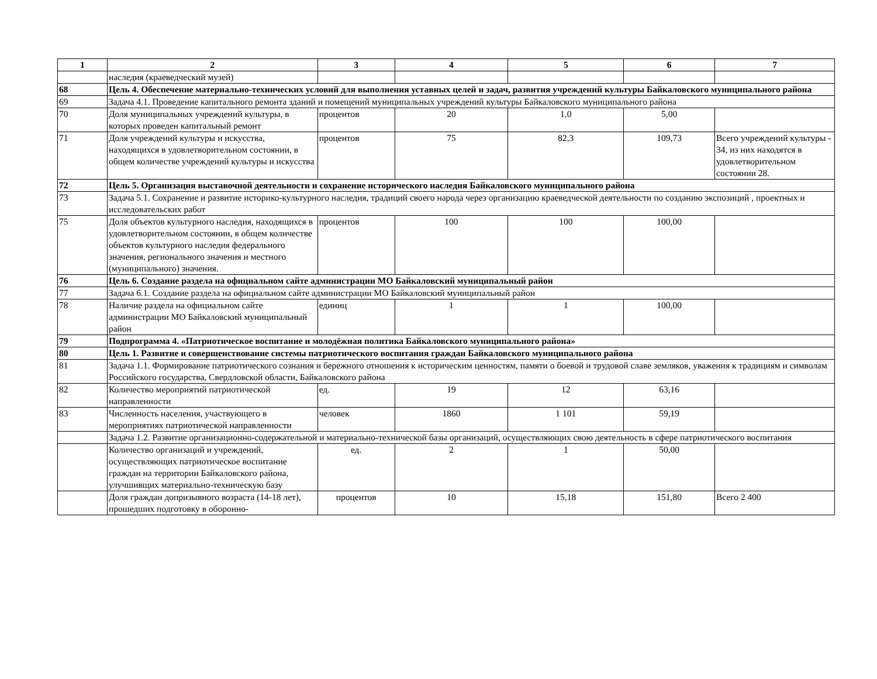| 1 | 2 | 3 | 4 | 5 | 6 | 7 |
| --- | --- | --- | --- | --- | --- | --- |
| | наследия (краеведческий музей) | | | | | |
| 68 | Цель 4. Обеспечение материально-технических условий для выполнения уставных целей и задач, развития учреждений культуры Байкаловского муниципального района | | | | | |
| 69 | Задача 4.1. Проведение капитального ремонта зданий и помещений муниципальных учреждений культуры Байкаловского муниципального района | | | | | |
| 70 | Доля муниципальных учреждений культуры, в которых проведен капитальный ремонт | процентов | 20 | 1,0 | 5,00 | |
| 71 | Доля учреждений культуры и искусства, находящихся в удовлетворительном состоянии, в общем количестве учреждений культуры и искусства | процентов | 75 | 82,3 | 109,73 | Всего учреждений культуры - 34, из них находятся в удовлетворительном состоянии 28. |
| 72 | Цель 5. Организация выставочной деятельности и сохранение исторического наследия Байкаловского муниципального района | | | | | |
| 73 | Задача 5.1. Сохранение и развитие историко-культурного наследия, традиций своего народа через организацию краеведческой деятельности по созданию экспозиций , проектных и исследовательских работ | | | | | |
| 75 | Доля объектов культурного наследия, находящихся в удовлетворительном состоянии, в общем количестве объектов культурного наследия федерального значения, регионального значения и местного (муниципального) значения. | процентов | 100 | 100 | 100,00 | |
| 76 | Цель 6. Создание раздела на официальном сайте администрации МО Байкаловский муниципальный район | | | | | |
| 77 | Задача 6.1. Создание раздела на официальном сайте администрации МО Байкаловский муниципальный район | | | | | |
| 78 | Наличие раздела на официальном сайте администрации МО Байкаловский муниципальный район | единиц | 1 | 1 | 100,00 | |
| 79 | Подпрограмма 4. «Патриотическое воспитание и молодёжная политика Байкаловского муниципального района» | | | | | |
| 80 | Цель 1. Развитие и совершенствование системы патриотического воспитания граждан Байкаловского муниципального района | | | | | |
| 81 | Задача 1.1. Формирование патриотического сознания и бережного отношения к историческим ценностям, памяти о боевой и трудовой славе земляков, уважения к традициям и символам Российского государства, Свердловской области, Байкаловского района | | | | | |
| 82 | Количество мероприятий патриотической направленности | ед. | 19 | 12 | 63,16 | |
| 83 | Численность населения, участвующего в мероприятиях патриотической направленности | человек | 1860 | 1 101 | 59,19 | |
| | Задача 1.2. Развитие организационно-содержательной и материально-технической базы организаций, осуществляющих свою деятельность в сфере патриотического воспитания | | | | | |
| | Количество организаций и учреждений, осуществляющих патриотическое воспитание граждан на территории Байкаловского района, улучшивщих материально-техническую базу | ед. | 2 | 1 | 50,00 | |
| | Доля граждан допризывного возраста (14-18 лет), прошедших подготовку в оборонно- | процентов | 10 | 15,18 | 151,80 | Всего 2 400 |